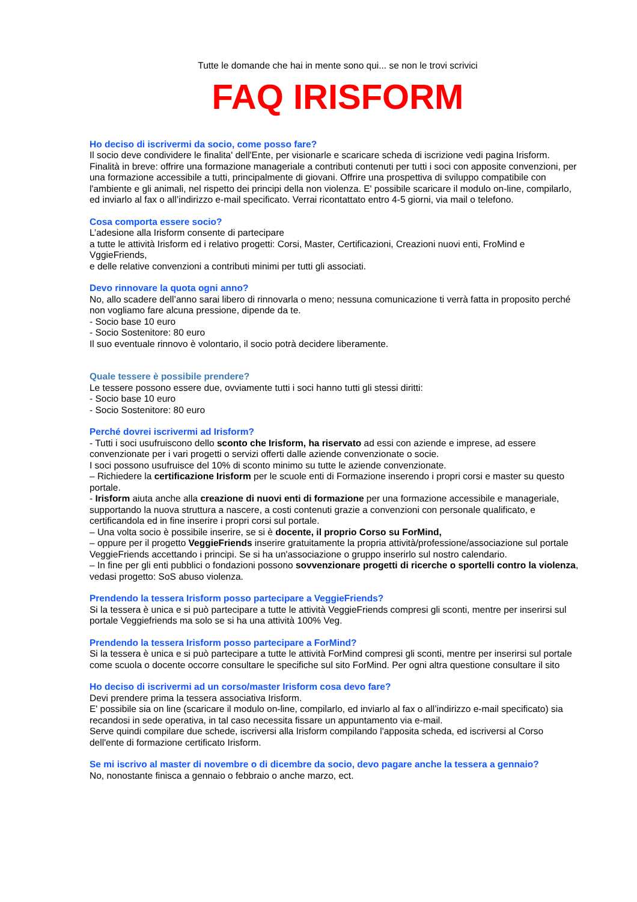Tutte le domande che hai in mente sono qui... se non le trovi scrivici
FAQ IRISFORM
Ho deciso di iscrivermi da socio, come posso fare?
Il socio deve condividere le finalita' dell'Ente, per visionarle e scaricare scheda di iscrizione vedi pagina Irisform. Finalità in breve: offrire una formazione manageriale a contributi contenuti per tutti i soci con apposite convenzioni, per una formazione accessibile a tutti, principalmente di giovani. Offrire una prospettiva di sviluppo compatibile con l'ambiente e gli animali, nel rispetto dei principi della non violenza. E' possibile scaricare il modulo on-line, compilarlo, ed inviarlo al fax o all’indirizzo e-mail specificato. Verrai ricontattato entro 4-5 giorni, via mail o telefono.
Cosa comporta essere socio?
L’adesione alla Irisform consente di partecipare
a tutte le attività Irisform ed i relativo progetti: Corsi, Master, Certificazioni, Creazioni nuovi enti, FroMind e VggieFriends,
e delle relative convenzioni a contributi minimi per tutti gli associati.
Devo rinnovare la quota ogni anno?
No, allo scadere dell’anno sarai libero di rinnovarla o meno; nessuna comunicazione ti verrà fatta in proposito perché non vogliamo fare alcuna pressione, dipende da te.
- Socio base 10 euro
- Socio Sostenitore: 80 euro
Il suo eventuale rinnovo è volontario, il socio potrà decidere liberamente.
Quale tessere è possibile prendere?
Le tessere possono essere due, ovviamente tutti i soci hanno tutti gli stessi diritti:
- Socio base 10 euro
- Socio Sostenitore: 80 euro
Perché dovrei iscrivermi ad Irisform?
- Tutti i soci usufruiscono dello sconto che Irisform, ha riservato ad essi con aziende e imprese, ad essere convenzionate per i vari progetti o servizi offerti dalle aziende convenzionate o socie.
I soci possono usufruisce del 10% di sconto minimo su tutte le aziende convenzionate.
– Richiedere la certificazione Irisform per le scuole enti di Formazione inserendo i propri corsi e master su questo portale.
- Irisform aiuta anche alla creazione di nuovi enti di formazione per una formazione accessibile e manageriale, supportando la nuova struttura a nascere, a costi contenuti grazie a convenzioni con personale qualificato, e certificandola ed in fine inserire i propri corsi sul portale.
– Una volta socio è possibile inserire, se si è docente, il proprio Corso su ForMind,
– oppure per il progetto VeggieFriends inserire gratuitamente la propria attività/professione/associazione sul portale VeggieFriends accettando i principi. Se si ha un'associazione o gruppo inserirlo sul nostro calendario.
– In fine per gli enti pubblici o fondazioni possono sovvenzionare progetti di ricerche o sportelli contro la violenza, vedasi progetto: SoS abuso violenza.
Prendendo la tessera Irisform posso partecipare a VeggieFriends?
Si la tessera è unica e si può partecipare a tutte le attività VeggieFriends compresi gli sconti, mentre per inserirsi sul portale Veggiefriends ma solo se si ha una attività 100% Veg.
Prendendo la tessera Irisform posso partecipare a ForMind?
Si la tessera è unica e si può partecipare a tutte le attività ForMind compresi gli sconti, mentre per inserirsi sul portale come scuola o docente occorre consultare le specifiche sul sito ForMind. Per ogni altra questione consultare il sito
Ho deciso di iscrivermi ad un corso/master Irisform cosa devo fare?
Devi prendere prima la tessera associativa Irisform.
E' possibile sia on line (scaricare il modulo on-line, compilarlo, ed inviarlo al fax o all’indirizzo e-mail specificato) sia recandosi in sede operativa, in tal caso necessita fissare un appuntamento via e-mail.
Serve quindi compilare due schede, iscriversi alla Irisform compilando l'apposita scheda, ed iscriversi al Corso dell'ente di formazione certificato Irisform.
Se mi iscrivo al master di novembre o di dicembre da socio, devo pagare anche la tessera a gennaio?
No, nonostante finisca a gennaio o febbraio o anche marzo, ect.